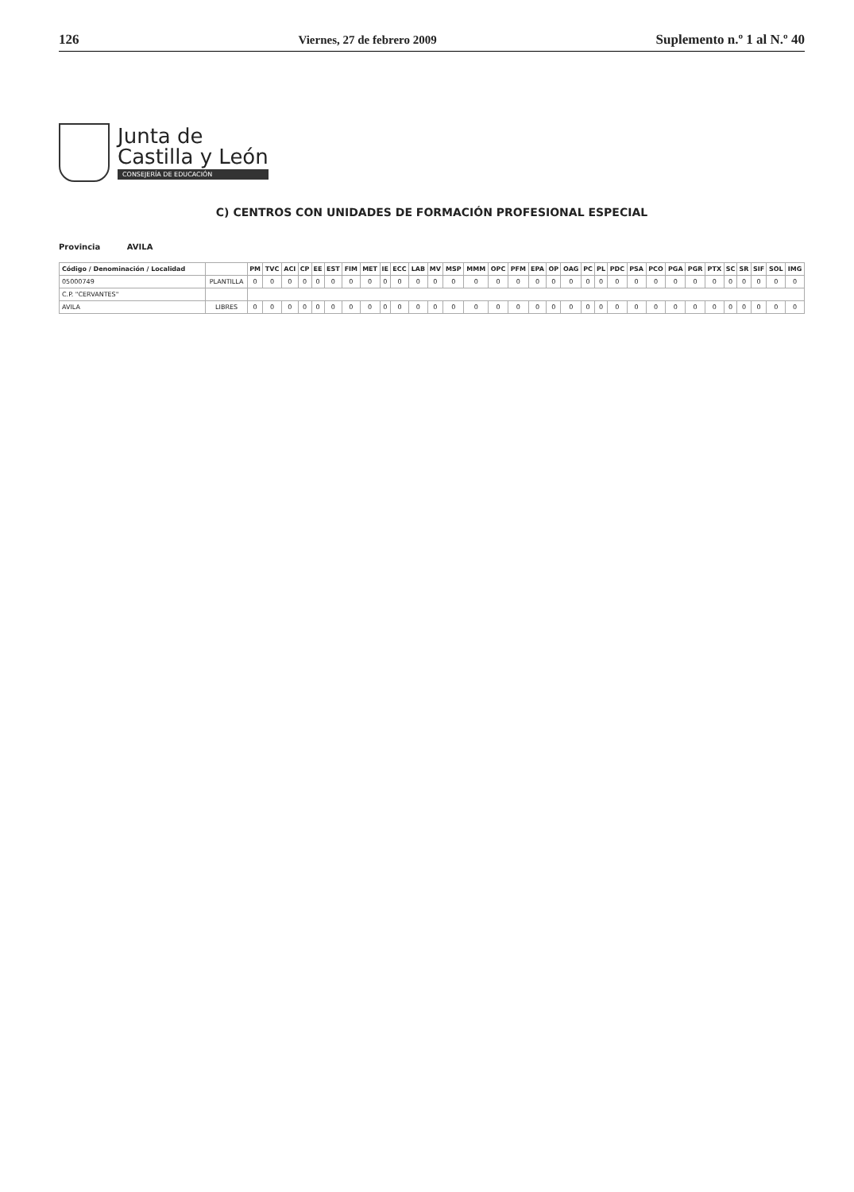126 Viernes, 27 de febrero 2009 Suplemento n.º 1 al N.º 40
Junta de
Castilla y León
CONSEJERÍA DE EDUCACIÓN
C) CENTROS CON UNIDADES DE FORMACIÓN PROFESIONAL ESPECIAL
Provincia AVILA
| Código / Denominación / Localidad | | PM | TVC | ACI | CP | EE | EST | FIM | MET | IE | ECC | LAB | MV | MSP | MMM | OPC | PFM | EPA | OP | OAG | PC | PL | PDC | PSA | PCO | PGA | PGR | PTX | SC | SR | SIF | SOL | IMG |
| --- | --- | --- | --- | --- | --- | --- | --- | --- | --- | --- | --- | --- | --- | --- | --- | --- | --- | --- | --- | --- | --- | --- | --- | --- | --- | --- | --- | --- | --- | --- | --- | --- | --- |
| 05000749 | PLANTILLA | 0 | 0 | 0 | 0 | 0 | 0 | 0 | 0 | 0 | 0 | 0 | 0 | 0 | 0 | 0 | 0 | 0 | 0 | 0 | 0 | 0 | 0 | 0 | 0 | 0 | 0 | 0 | 0 | 0 | 0 | 0 | 0 |
| C.P. "CERVANTES" | | | | | | | | | | | | | | | | | | | | | | | | | | | | | | | | | |
| AVILA | LIBRES | 0 | 0 | 0 | 0 | 0 | 0 | 0 | 0 | 0 | 0 | 0 | 0 | 0 | 0 | 0 | 0 | 0 | 0 | 0 | 0 | 0 | 0 | 0 | 0 | 0 | 0 | 0 | 0 | 0 | 0 | 0 | 0 |